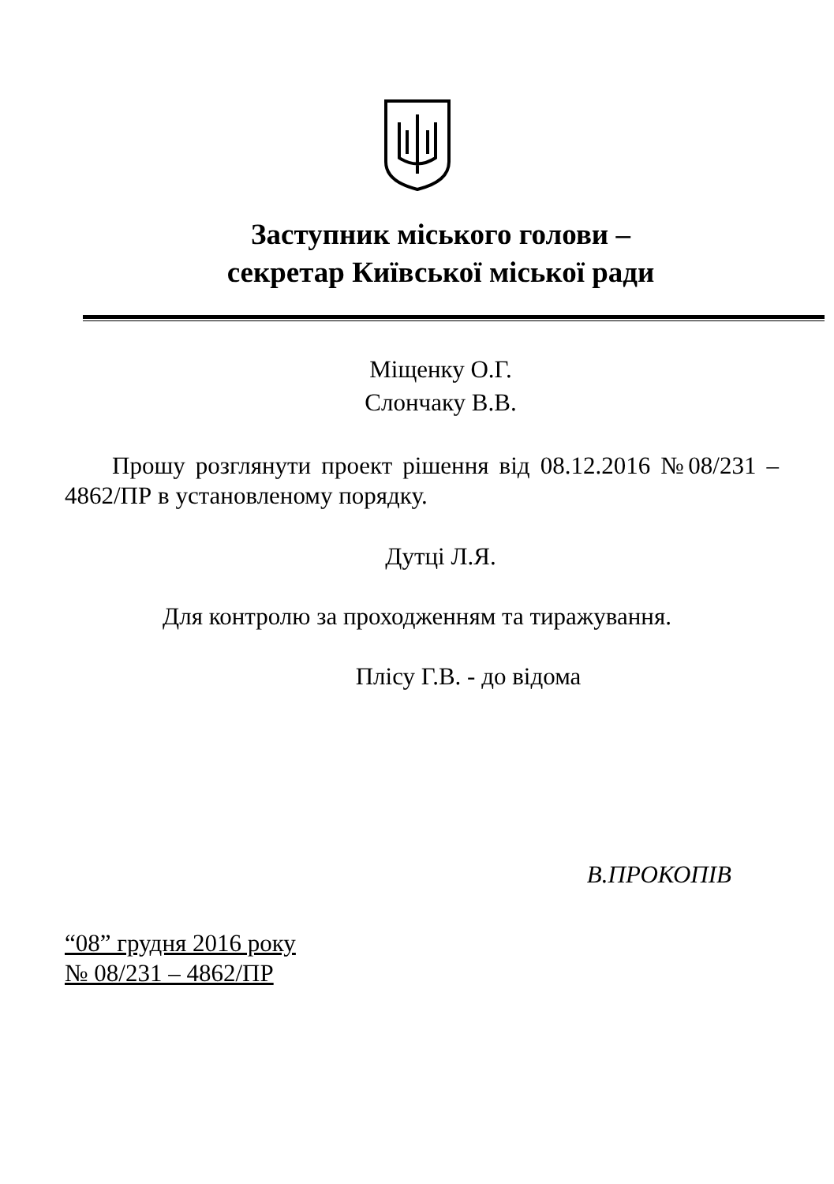Заступник міського голови –
секретар Київської міської ради
Міщенку О.Г.
Слончаку В.В.
Прошу розглянути проект рішення від 08.12.2016 №08/231 – 4862/ПР в установленому порядку.
Дутці Л.Я.
Для контролю за проходженням та тиражування.
Плісу Г.В. - до відома
В.ПРОКОПІВ
“08” грудня 2016 року
№ 08/231 – 4862/ПР